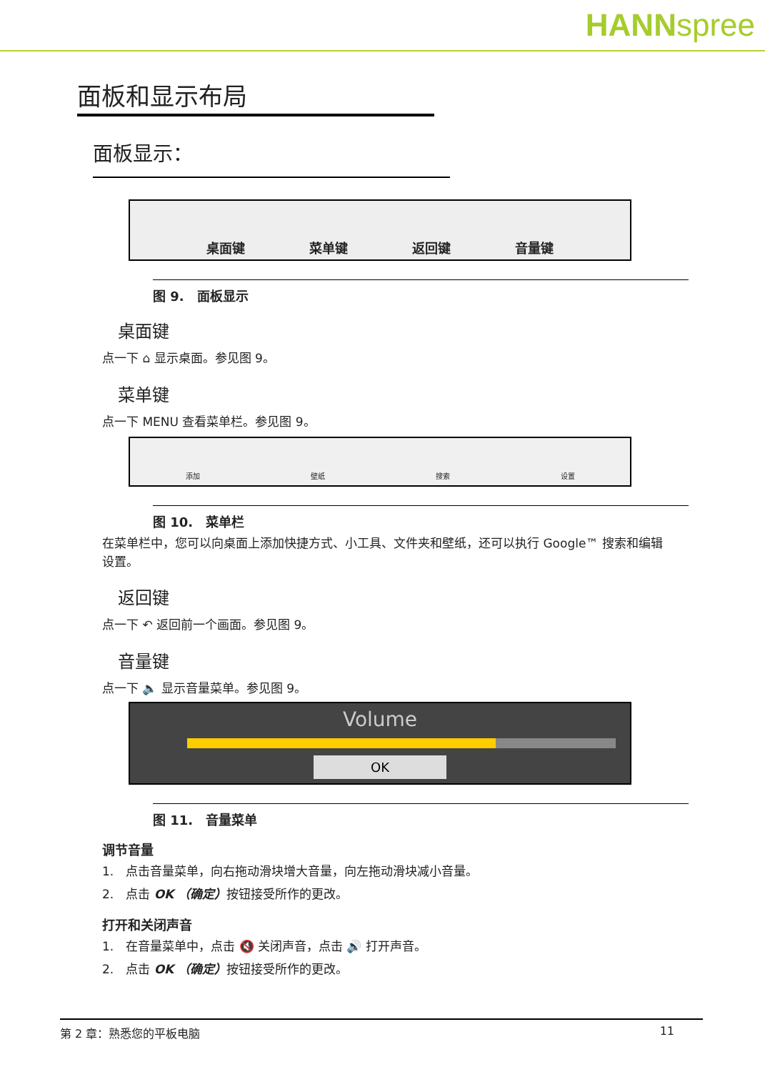HANNspree
面板和显示布局
面板显示：
桌面键 菜单键 返回键 音量键
图 9.　面板显示
桌面键
点一下 ⌂ 显示桌面。参见图 9。
菜单键
点一下 MENU 查看菜单栏。参见图 9。
添加 壁纸 搜索 设置
图 10.　菜单栏
在菜单栏中，您可以向桌面上添加快捷方式、小工具、文件夹和壁纸，还可以执行 Google™ 搜索和编辑设置。
返回键
点一下 ↶ 返回前一个画面。参见图 9。
音量键
点一下 🔈 显示音量菜单。参见图 9。
Volume
OK
图 11.　音量菜单
调节音量
1.　点击音量菜单，向右拖动滑块增大音量，向左拖动滑块减小音量。
2.　点击 OK （确定）按钮接受所作的更改。
打开和关闭声音
1.　在音量菜单中，点击 🔇 关闭声音，点击 🔊 打开声音。
2.　点击 OK （确定）按钮接受所作的更改。
第 2 章：熟悉您的平板电脑 11